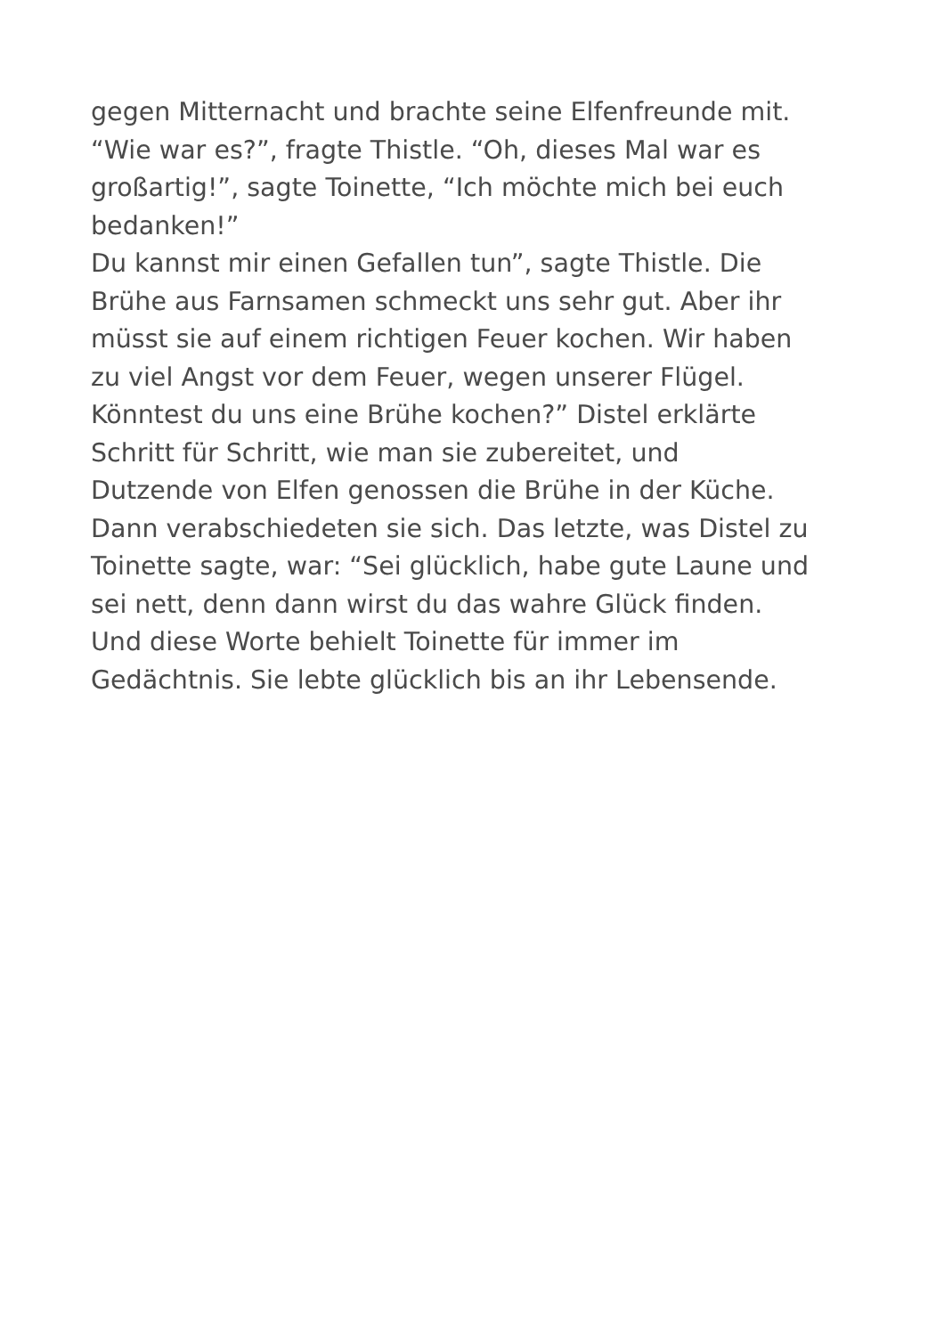gegen Mitternacht und brachte seine Elfenfreunde mit.
“Wie war es?”, fragte Thistle. “Oh, dieses Mal war es
großartig!”, sagte Toinette, “Ich möchte mich bei euch
bedanken!”
Du kannst mir einen Gefallen tun”, sagte Thistle. Die
Brühe aus Farnsamen schmeckt uns sehr gut. Aber ihr
müsst sie auf einem richtigen Feuer kochen. Wir haben
zu viel Angst vor dem Feuer, wegen unserer Flügel.
Könntest du uns eine Brühe kochen?” Distel erklärte
Schritt für Schritt, wie man sie zubereitet, und
Dutzende von Elfen genossen die Brühe in der Küche.
Dann verabschiedeten sie sich. Das letzte, was Distel zu
Toinette sagte, war: “Sei glücklich, habe gute Laune und
sei nett, denn dann wirst du das wahre Glück finden.
Und diese Worte behielt Toinette für immer im
Gedächtnis. Sie lebte glücklich bis an ihr Lebensende.